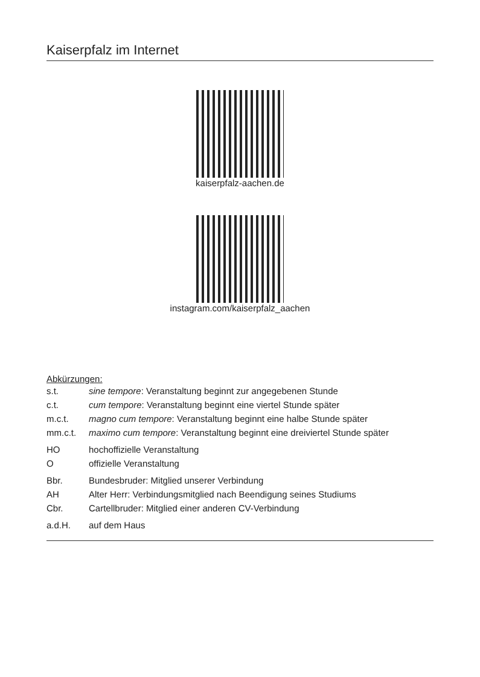Kaiserpfalz im Internet
kaiserpfalz-aachen.de
instagram.com/kaiserpfalz_aachen
Abkürzungen:
| s.t. | sine tempore : Veranstaltung beginnt zur angegebenen Stunde |
| c.t. | cum tempore : Veranstaltung beginnt eine viertel Stunde später |
| m.c.t. | magno cum tempore : Veranstaltung beginnt eine halbe Stunde später |
| mm.c.t. | maximo cum tempore : Veranstaltung beginnt eine dreiviertel Stunde später |
| HO | hochoffizielle Veranstaltung |
| O | offizielle Veranstaltung |
| Bbr. | Bundesbruder: Mitglied unserer Verbindung |
| AH | Alter Herr: Verbindungsmitglied nach Beendigung seines Studiums |
| Cbr. | Cartellbruder: Mitglied einer anderen CV-Verbindung |
| a.d.H. | auf dem Haus |